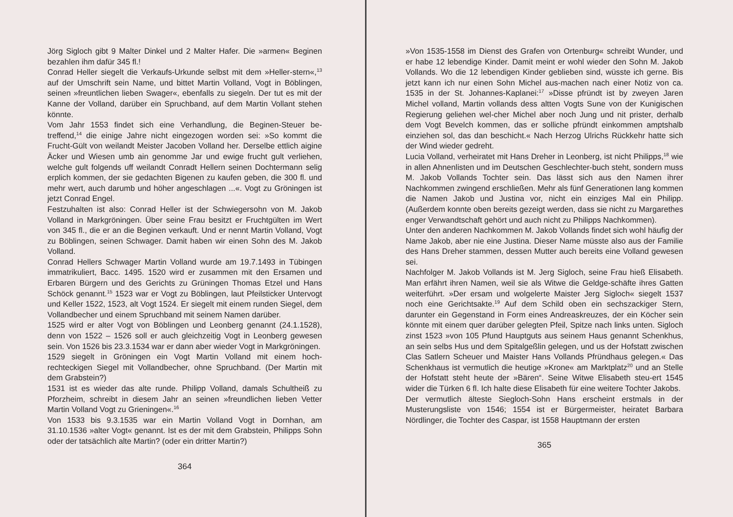Jörg Sigloch gibt 9 Malter Dinkel und 2 Malter Hafer. Die »armen« Beginen bezahlen ihm dafür 345 fl.!
Conrad Heller siegelt die Verkaufs-Urkunde selbst mit dem »Heller-stern«,<sup>13</sup> auf der Umschrift sein Name, und bittet Martin Volland, Vogt in Böblingen, seinen »freuntlichen lieben Swager«, ebenfalls zu siegeln. Der tut es mit der Kanne der Volland, darüber ein Spruchband, auf dem Martin Vollant stehen könnte.
Vom Jahr 1553 findet sich eine Verhandlung, die Beginen-Steuer be-treffend,<sup>14</sup> die einige Jahre nicht eingezogen worden sei: »So kommt die Frucht-Gült von weilandt Meister Jacoben Volland her. Derselbe ettlich aigine Äcker und Wiesen umb ain genomme Jar und ewige frucht gult verliehen, welche gult folgends uff weilandt Conradt Hellern seinen Dochtermann selig erplich kommen, der sie gedachten Bigenen zu kaufen geben, die 300 fl. und mehr wert, auch darumb und höher angeschlagen ...«. Vogt zu Gröningen ist jetzt Conrad Engel.
Festzuhalten ist also: Conrad Heller ist der Schwiegersohn von M. Jakob Volland in Markgröningen. Über seine Frau besitzt er Fruchtgülten im Wert von 345 fl., die er an die Beginen verkauft. Und er nennt Martin Volland, Vogt zu Böblingen, seinen Schwager. Damit haben wir einen Sohn des M. Jakob Volland.
Conrad Hellers Schwager Martin Volland wurde am 19.7.1493 in Tübingen immatrikuliert, Bacc. 1495. 1520 wird er zusammen mit den Ersamen und Erbaren Bürgern und des Gerichts zu Grüningen Thomas Etzel und Hans Schöck genannt.<sup>15</sup> 1523 war er Vogt zu Böblingen, laut Pfeilsticker Untervogt und Keller 1522, 1523, alt Vogt 1524. Er siegelt mit einem runden Siegel, dem Vollandbecher und einem Spruchband mit seinem Namen darüber.
1525 wird er alter Vogt von Böblingen und Leonberg genannt (24.1.1528), denn von 1522 – 1526 soll er auch gleichzeitig Vogt in Leonberg gewesen sein. Von 1526 bis 23.3.1534 war er dann aber wieder Vogt in Markgröningen.
1529 siegelt in Gröningen ein Vogt Martin Volland mit einem hoch-rechteckigen Siegel mit Vollandbecher, ohne Spruchband. (Der Martin mit dem Grabstein?)
1531 ist es wieder das alte runde. Philipp Volland, damals Schultheiß zu Pforzheim, schreibt in diesem Jahr an seinen »freundlichen lieben Vetter Martin Volland Vogt zu Grieningen«.<sup>16</sup>
Von 1533 bis 9.3.1535 war ein Martin Volland Vogt in Dornhan, am 31.10.1536 »alter Vogt« genannt. Ist es der mit dem Grabstein, Philipps Sohn oder der tatsächlich alte Martin? (oder ein dritter Martin?)
364
»Von 1535-1558 im Dienst des Grafen von Ortenburg« schreibt Wunder, und er habe 12 lebendige Kinder. Damit meint er wohl wieder den Sohn M. Jakob Vollands. Wo die 12 lebendigen Kinder geblieben sind, wüsste ich gerne. Bis jetzt kann ich nur einen Sohn Michel aus-machen nach einer Notiz von ca. 1535 in der St. Johannes-Kaplanei:<sup>17</sup> »Disse pfründt ist by zweyen Jaren Michel volland, Martin vollands dess altten Vogts Sune von der Kunigischen Regierung geliehen wel-cher Michel aber noch Jung und nit prister, derhalb dem Vogt Bevelch kommen, das er solliche pfründt einkommen amptshalb einziehen sol, das dan beschicht.« Nach Herzog Ulrichs Rückkehr hatte sich der Wind wieder gedreht.
Lucia Volland, verheiratet mit Hans Dreher in Leonberg, ist nicht Philipps,<sup>18</sup> wie in allen Ahnenlisten und im Deutschen Geschlechter-buch steht, sondern muss M. Jakob Vollands Tochter sein. Das lässt sich aus den Namen ihrer Nachkommen zwingend erschließen. Mehr als fünf Generationen lang kommen die Namen Jakob und Justina vor, nicht ein einziges Mal ein Philipp. (Außerdem konnte oben bereits gezeigt werden, dass sie nicht zu Margarethes enger Verwandtschaft gehört und auch nicht zu Philipps Nachkommen).
Unter den anderen Nachkommen M. Jakob Vollands findet sich wohl häufig der Name Jakob, aber nie eine Justina. Dieser Name müsste also aus der Familie des Hans Dreher stammen, dessen Mutter auch bereits eine Volland gewesen sei.
Nachfolger M. Jakob Vollands ist M. Jerg Sigloch, seine Frau hieß Elisabeth. Man erfährt ihren Namen, weil sie als Witwe die Geldge-schäfte ihres Gatten weiterführt. »Der ersam und wolgelerte Maister Jerg Sigloch« siegelt 1537 noch eine Gerichtsakte.<sup>19</sup> Auf dem Schild oben ein sechszackiger Stern, darunter ein Gegenstand in Form eines Andreaskreuzes, der ein Köcher sein könnte mit einem quer darüber gelegten Pfeil, Spitze nach links unten. Sigloch zinst 1523 »von 105 Pfund Hauptguts aus seinem Haus genannt Schenkhus, an sein selbs Hus und dem Spitalgeßlin gelegen, und us der Hofstatt zwischen Clas Satlern Scheuer und Maister Hans Vollands Pfründhaus gelegen.« Das Schenkhaus ist vermutlich die heutige »Krone« am Marktplatz<sup>20</sup> und an Stelle der Hofstatt steht heute der »Bären“. Seine Witwe Elisabeth steu-ert 1545 wider die Türken 6 fl. Ich halte diese Elisabeth für eine weitere Tochter Jakobs.
Der vermutlich älteste Siegloch-Sohn Hans erscheint erstmals in der Musterungsliste von 1546; 1554 ist er Bürgermeister, heiratet Barbara Nördlinger, die Tochter des Caspar, ist 1558 Hauptmann der ersten
365